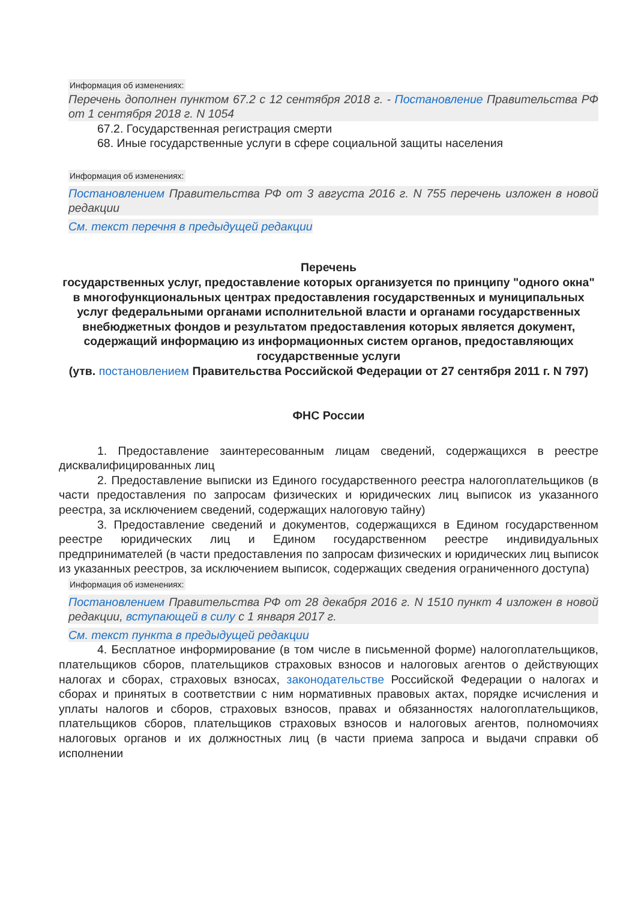Информация об изменениях:
Перечень дополнен пунктом 67.2 с 12 сентября 2018 г. - Постановление Правительства РФ от 1 сентября 2018 г. N 1054
67.2. Государственная регистрация смерти
68. Иные государственные услуги в сфере социальной защиты населения
Информация об изменениях:
Постановлением Правительства РФ от 3 августа 2016 г. N 755 перечень изложен в новой редакции
См. текст перечня в предыдущей редакции
Перечень
государственных услуг, предоставление которых организуется по принципу "одного окна" в многофункциональных центрах предоставления государственных и муниципальных услуг федеральными органами исполнительной власти и органами государственных внебюджетных фондов и результатом предоставления которых является документ, содержащий информацию из информационных систем органов, предоставляющих государственные услуги
(утв. постановлением Правительства Российской Федерации от 27 сентября 2011 г. N 797)
ФНС России
1. Предоставление заинтересованным лицам сведений, содержащихся в реестре дисквалифицированных лиц
2. Предоставление выписки из Единого государственного реестра налогоплательщиков (в части предоставления по запросам физических и юридических лиц выписок из указанного реестра, за исключением сведений, содержащих налоговую тайну)
3. Предоставление сведений и документов, содержащихся в Едином государственном реестре юридических лиц и Едином государственном реестре индивидуальных предпринимателей (в части предоставления по запросам физических и юридических лиц выписок из указанных реестров, за исключением выписок, содержащих сведения ограниченного доступа)
Информация об изменениях:
Постановлением Правительства РФ от 28 декабря 2016 г. N 1510 пункт 4 изложен в новой редакции, вступающей в силу с 1 января 2017 г.
См. текст пункта в предыдущей редакции
4. Бесплатное информирование (в том числе в письменной форме) налогоплательщиков, плательщиков сборов, плательщиков страховых взносов и налоговых агентов о действующих налогах и сборах, страховых взносах, законодательстве Российской Федерации о налогах и сборах и принятых в соответствии с ним нормативных правовых актах, порядке исчисления и уплаты налогов и сборов, страховых взносов, правах и обязанностях налогоплательщиков, плательщиков сборов, плательщиков страховых взносов и налоговых агентов, полномочиях налоговых органов и их должностных лиц (в части приема запроса и выдачи справки об исполнении